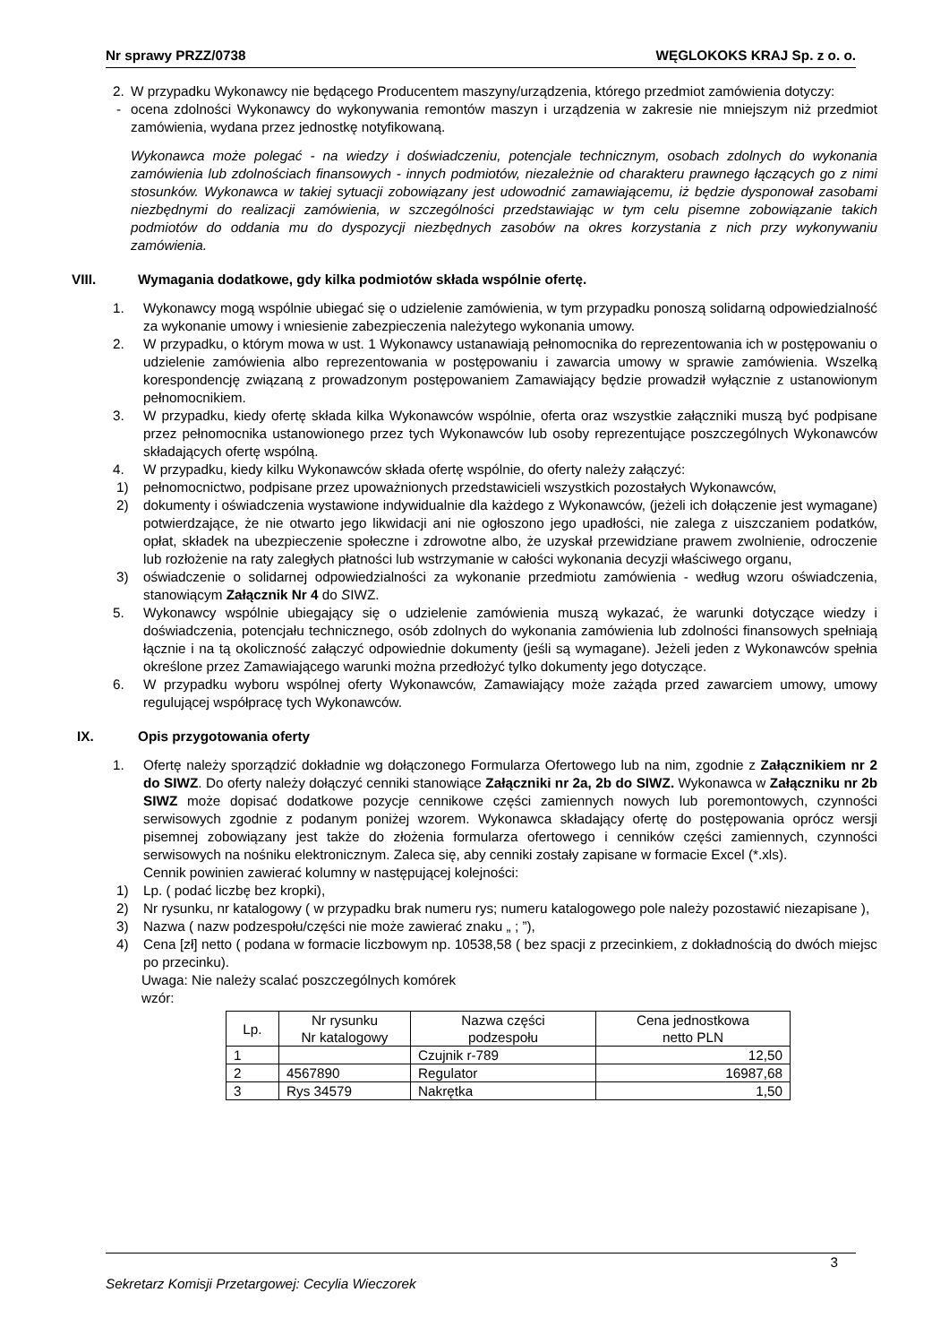Nr sprawy PRZZ/0738 WĘGLOKOKS KRAJ Sp. z o. o.
2. W przypadku Wykonawcy nie będącego Producentem maszyny/urządzenia, którego przedmiot zamówienia dotyczy:
- ocena zdolności Wykonawcy do wykonywania remontów maszyn i urządzenia w zakresie nie mniejszym niż przedmiot zamówienia, wydana przez jednostkę notyfikowaną.
Wykonawca może polegać - na wiedzy i doświadczeniu, potencjale technicznym, osobach zdolnych do wykonania zamówienia lub zdolnościach finansowych - innych podmiotów, niezależnie od charakteru prawnego łączących go z nimi stosunków. Wykonawca w takiej sytuacji zobowiązany jest udowodnić zamawiającemu, iż będzie dysponował zasobami niezbędnymi do realizacji zamówienia, w szczególności przedstawiając w tym celu pisemne zobowiązanie takich podmiotów do oddania mu do dyspozycji niezbędnych zasobów na okres korzystania z nich przy wykonywaniu zamówienia.
VIII. Wymagania dodatkowe, gdy kilka podmiotów składa wspólnie ofertę.
1. Wykonawcy mogą wspólnie ubiegać się o udzielenie zamówienia, w tym przypadku ponoszą solidarną odpowiedzialność za wykonanie umowy i wniesienie zabezpieczenia należytego wykonania umowy.
2. W przypadku, o którym mowa w ust. 1 Wykonawcy ustanawiają pełnomocnika do reprezentowania ich w postępowaniu o udzielenie zamówienia albo reprezentowania w postępowaniu i zawarcia umowy w sprawie zamówienia. Wszelką korespondencję związaną z prowadzonym postępowaniem Zamawiający będzie prowadził wyłącznie z ustanowionym pełnomocnikiem.
3. W przypadku, kiedy ofertę składa kilka Wykonawców wspólnie, oferta oraz wszystkie załączniki muszą być podpisane przez pełnomocnika ustanowionego przez tych Wykonawców lub osoby reprezentujące poszczególnych Wykonawców składających ofertę wspólną.
4. W przypadku, kiedy kilku Wykonawców składa ofertę wspólnie, do oferty należy załączyć:
1) pełnomocnictwo, podpisane przez upoważnionych przedstawicieli wszystkich pozostałych Wykonawców,
2) dokumenty i oświadczenia wystawione indywidualnie dla każdego z Wykonawców, (jeżeli ich dołączenie jest wymagane) potwierdzające, że nie otwarto jego likwidacji ani nie ogłoszono jego upadłości, nie zalega z uiszczaniem podatków, opłat, składek na ubezpieczenie społeczne i zdrowotne albo, że uzyskał przewidziane prawem zwolnienie, odroczenie lub rozłożenie na raty zaległych płatności lub wstrzymanie w całości wykonania decyzji właściwego organu,
3) oświadczenie o solidarnej odpowiedzialności za wykonanie przedmiotu zamówienia - według wzoru oświadczenia, stanowiącym Załącznik Nr 4 do SIWZ.
5. Wykonawcy wspólnie ubiegający się o udzielenie zamówienia muszą wykazać, że warunki dotyczące wiedzy i doświadczenia, potencjału technicznego, osób zdolnych do wykonania zamówienia lub zdolności finansowych spełniają łącznie i na tą okoliczność załączyć odpowiednie dokumenty (jeśli są wymagane). Jeżeli jeden z Wykonawców spełnia określone przez Zamawiającego warunki można przedłożyć tylko dokumenty jego dotyczące.
6. W przypadku wyboru wspólnej oferty Wykonawców, Zamawiający może zażąda przed zawarciem umowy, umowy regulującej współpracę tych Wykonawców.
IX. Opis przygotowania oferty
1. Ofertę należy sporządzić dokładnie wg dołączonego Formularza Ofertowego lub na nim, zgodnie z Załącznikiem nr 2 do SIWZ. Do oferty należy dołączyć cenniki stanowiące Załączniki nr 2a, 2b do SIWZ. Wykonawca w Załączniku nr 2b SIWZ może dopisać dodatkowe pozycje cennikowe części zamiennych nowych lub poremontowych, czynności serwisowych zgodnie z podanym poniżej wzorem. Wykonawca składający ofertę do postępowania oprócz wersji pisemnej zobowiązany jest także do złożenia formularza ofertowego i cenników części zamiennych, czynności serwisowych na nośniku elektronicznym. Zaleca się, aby cenniki zostały zapisane w formacie Excel (*.xls).
Cennik powinien zawierać kolumny w następującej kolejności:
1) Lp. ( podać liczbę bez kropki),
2) Nr rysunku, nr katalogowy ( w przypadku brak numeru rys; numeru katalogowego pole należy pozostawić niezapisane ),
3) Nazwa ( nazw podzespołu/części nie może zawierać znaku „ ; ”),
4) Cena [zł] netto ( podana w formacie liczbowym np. 10538,58 ( bez spacji z przecinkiem, z dokładnością do dwóch miejsc po przecinku).
Uwaga: Nie należy scalać poszczególnych komórek
wzór:
| Lp. | Nr rysunku Nr katalogowy | Nazwa części podzespołu | Cena jednostkowa netto PLN |
| 1 | | Czujnik r-789 | 12,50 |
| 2 | 4567890 | Regulator | 16987,68 |
| 3 | Rys 34579 | Nakrętka | 1,50 |
3
Sekretarz Komisji Przetargowej: Cecylia Wieczorek